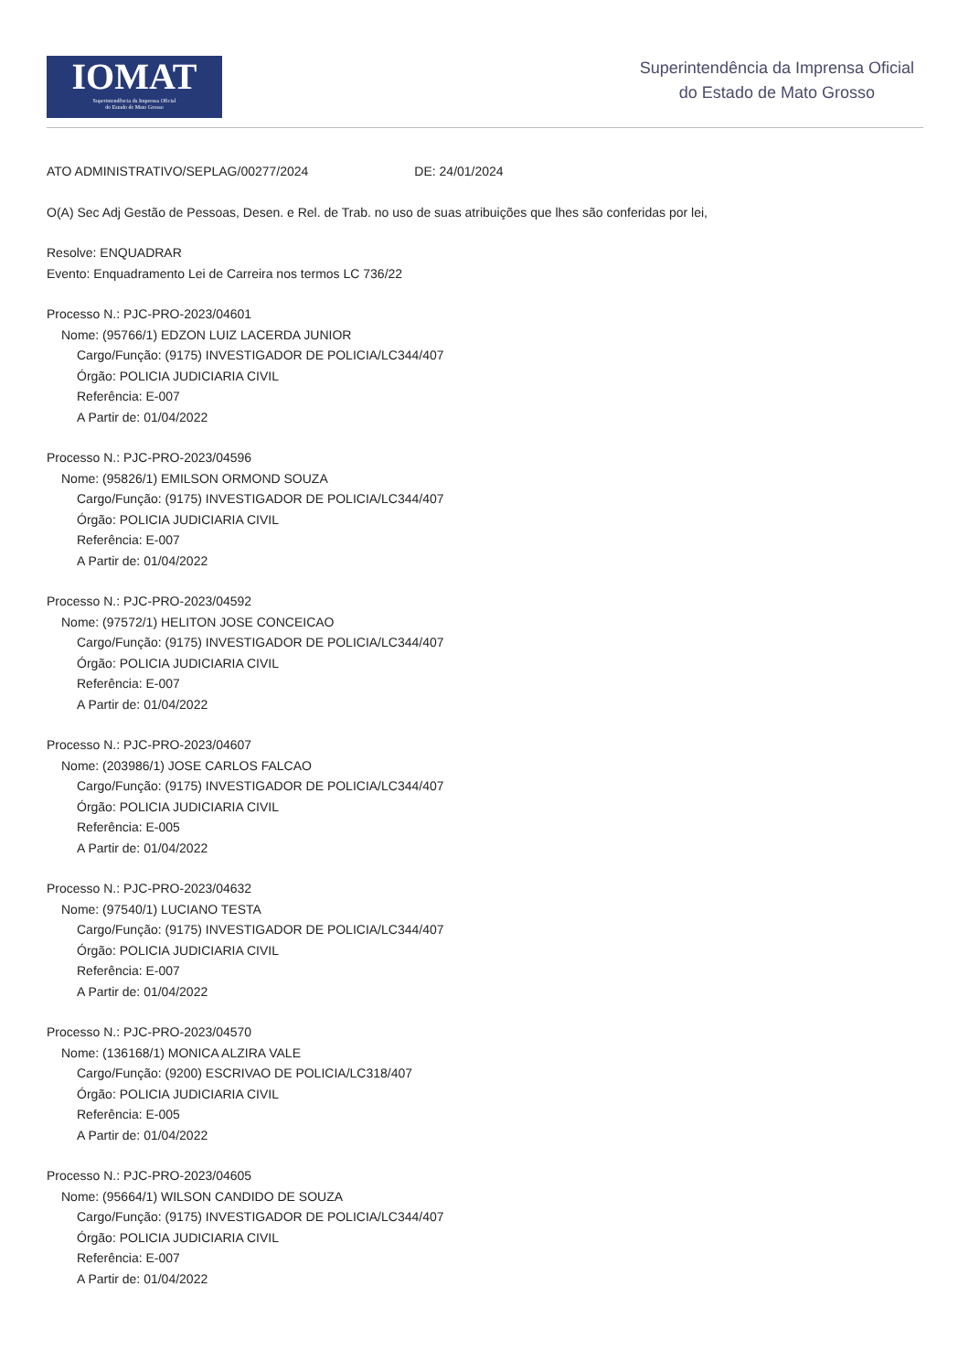IOMAT
Superintendência da Imprensa Oficial
do Estado de Mato Grosso
Superintendência da Imprensa Oficial
do Estado de Mato Grosso
ATO ADMINISTRATIVO/SEPLAG/00277/2024 DE: 24/01/2024
O(A) Sec Adj Gestão de Pessoas, Desen. e Rel. de Trab. no uso de suas atribuições que lhes são conferidas por lei,
Resolve: ENQUADRAR
Evento: Enquadramento Lei de Carreira nos termos LC 736/22
Processo N.: PJC-PRO-2023/04601
Nome: (95766/1) EDZON LUIZ LACERDA JUNIOR
Cargo/Função: (9175) INVESTIGADOR DE POLICIA/LC344/407
Órgão: POLICIA JUDICIARIA CIVIL
Referência: E-007
A Partir de: 01/04/2022
Processo N.: PJC-PRO-2023/04596
Nome: (95826/1) EMILSON ORMOND SOUZA
Cargo/Função: (9175) INVESTIGADOR DE POLICIA/LC344/407
Órgão: POLICIA JUDICIARIA CIVIL
Referência: E-007
A Partir de: 01/04/2022
Processo N.: PJC-PRO-2023/04592
Nome: (97572/1) HELITON JOSE CONCEICAO
Cargo/Função: (9175) INVESTIGADOR DE POLICIA/LC344/407
Órgão: POLICIA JUDICIARIA CIVIL
Referência: E-007
A Partir de: 01/04/2022
Processo N.: PJC-PRO-2023/04607
Nome: (203986/1) JOSE CARLOS FALCAO
Cargo/Função: (9175) INVESTIGADOR DE POLICIA/LC344/407
Órgão: POLICIA JUDICIARIA CIVIL
Referência: E-005
A Partir de: 01/04/2022
Processo N.: PJC-PRO-2023/04632
Nome: (97540/1) LUCIANO TESTA
Cargo/Função: (9175) INVESTIGADOR DE POLICIA/LC344/407
Órgão: POLICIA JUDICIARIA CIVIL
Referência: E-007
A Partir de: 01/04/2022
Processo N.: PJC-PRO-2023/04570
Nome: (136168/1) MONICA ALZIRA VALE
Cargo/Função: (9200) ESCRIVAO DE POLICIA/LC318/407
Órgão: POLICIA JUDICIARIA CIVIL
Referência: E-005
A Partir de: 01/04/2022
Processo N.: PJC-PRO-2023/04605
Nome: (95664/1) WILSON CANDIDO DE SOUZA
Cargo/Função: (9175) INVESTIGADOR DE POLICIA/LC344/407
Órgão: POLICIA JUDICIARIA CIVIL
Referência: E-007
A Partir de: 01/04/2022